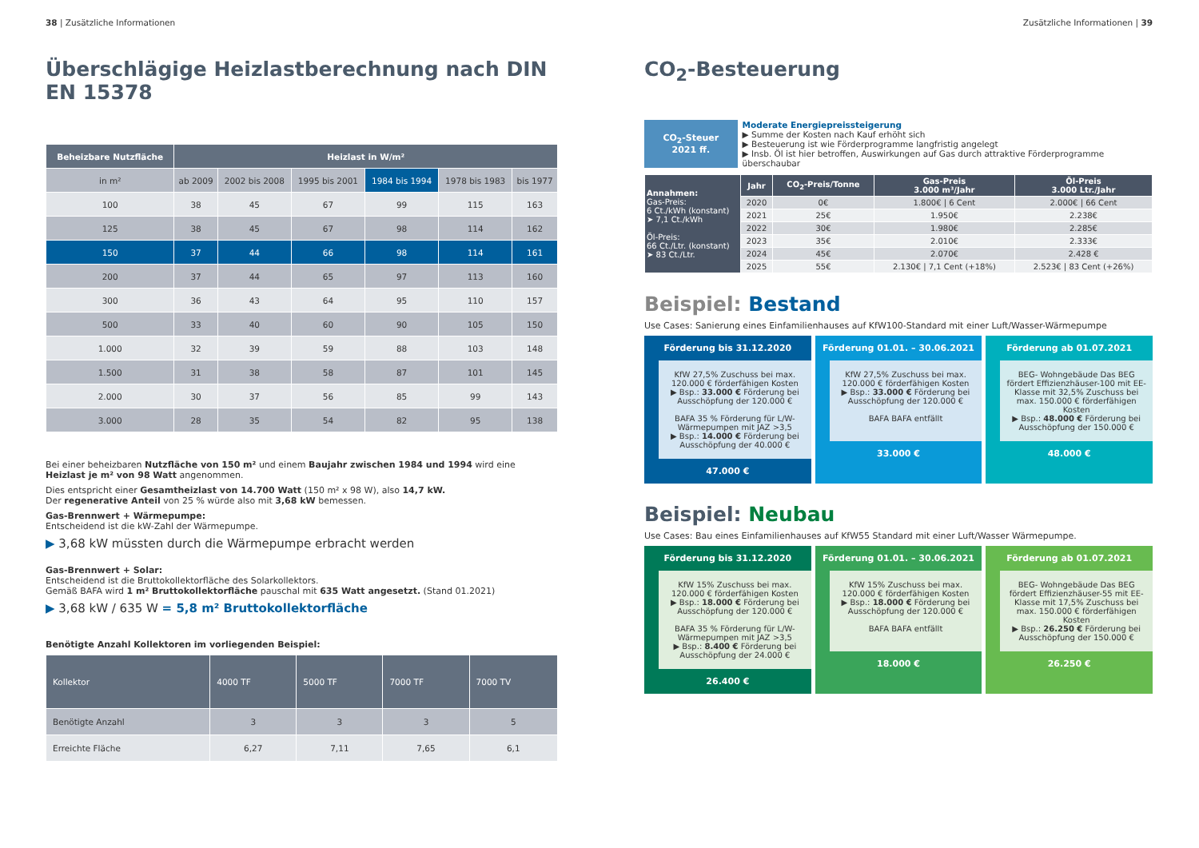38 | Zusätzliche Informationen
Überschlägige Heizlastberechnung nach DIN EN 15378
| Beheizbare Nutzfläche | Heizlast in W/m² | | | | | |
| --- | --- | --- | --- | --- | --- | --- |
| in m² | ab 2009 | 2002 bis 2008 | 1995 bis 2001 | 1984 bis 1994 | 1978 bis 1983 | bis 1977 |
| 100 | 38 | 45 | 67 | 99 | 115 | 163 |
| 125 | 38 | 45 | 67 | 98 | 114 | 162 |
| 150 | 37 | 44 | 66 | 98 | 114 | 161 |
| 200 | 37 | 44 | 65 | 97 | 113 | 160 |
| 300 | 36 | 43 | 64 | 95 | 110 | 157 |
| 500 | 33 | 40 | 60 | 90 | 105 | 150 |
| 1.000 | 32 | 39 | 59 | 88 | 103 | 148 |
| 1.500 | 31 | 38 | 58 | 87 | 101 | 145 |
| 2.000 | 30 | 37 | 56 | 85 | 99 | 143 |
| 3.000 | 28 | 35 | 54 | 82 | 95 | 138 |
Bei einer beheizbaren Nutzfläche von 150 m² und einem Baujahr zwischen 1984 und 1994 wird eine Heizlast je m² von 98 Watt angenommen.
Dies entspricht einer Gesamtheizlast von 14.700 Watt (150 m² x 98 W), also 14,7 kW.
Der regenerative Anteil von 25 % würde also mit 3,68 kW bemessen.
Gas-Brennwert + Wärmepumpe:
Entscheidend ist die kW-Zahl der Wärmepumpe.
▶ 3,68 kW müssten durch die Wärmepumpe erbracht werden
Gas-Brennwert + Solar:
Entscheidend ist die Bruttokollektorfläche des Solarkollektors.
Gemäß BAFA wird 1 m² Bruttokollektorfläche pauschal mit 635 Watt angesetzt. (Stand 01.2021)
▶ 3,68 kW / 635 W = 5,8 m² Bruttokollektorfläche
Benötigte Anzahl Kollektoren im vorliegenden Beispiel:
| Kollektor | 4000 TF | 5000 TF | 7000 TF | 7000 TV |
| Benötigte Anzahl | 3 | 3 | 3 | 5 |
| Erreichte Fläche | 6,27 | 7,11 | 7,65 | 6,1 |
Zusätzliche Informationen | 39
CO<sub>2</sub>-Besteuerung
CO<sub>2</sub>-Steuer
2021 ff.
Moderate Energiepreissteigerung
▶ Summe der Kosten nach Kauf erhöht sich
▶ Besteuerung ist wie Förderprogramme langfristig angelegt
▶ Insb. Öl ist hier betroffen, Auswirkungen auf Gas durch attraktive Förderprogramme überschaubar
| Annahmen: Gas-Preis: 6 Ct./kWh (konstant) ➤ 7,1 Ct./kWh Öl-Preis: 66 Ct./Ltr. (konstant) ➤ 83 Ct./Ltr. | Jahr | CO<sub>2</sub>-Preis/Tonne | Gas-Preis 3.000 m³/Jahr | Öl-Preis 3.000 Ltr./Jahr |
| | 2020 | 0€ | 1.800€ / 6 Cent | 2.000€ / 66 Cent |
| | 2021 | 25€ | 1.950€ | 2.238€ |
| | 2022 | 30€ | 1.980€ | 2.285€ |
| | 2023 | 35€ | 2.010€ | 2.333€ |
| | 2024 | 45€ | 2.070€ | 2.428 € |
| | 2025 | 55€ | 2.130€ / 7,1 Cent (+18%) | 2.523€ / 83 Cent (+26%) |
Beispiel: Bestand
Use Cases: Sanierung eines Einfamilienhauses auf KfW100-Standard mit einer Luft/Wasser-Wärmepumpe
Förderung bis 31.12.2020
KfW 27,5% Zuschuss bei max. 120.000 € förderfähigen Kosten
▶ Bsp.: 33.000 € Förderung bei Ausschöpfung der 120.000 €
BAFA 35 % Förderung für L/W-Wärmepumpen mit JAZ >3,5
▶ Bsp.: 14.000 € Förderung bei Ausschöpfung der 40.000 €
47.000 €
Förderung 01.01. – 30.06.2021
KfW 27,5% Zuschuss bei max. 120.000 € förderfähigen Kosten
▶ Bsp.: 33.000 € Förderung bei Ausschöpfung der 120.000 €
BAFA BAFA entfällt
33.000 €
Förderung ab 01.07.2021
BEG- Wohngebäude Das BEG fördert Effizienzhäuser-100 mit EE-Klasse mit 32,5% Zuschuss bei max. 150.000 € förderfähigen Kosten
▶ Bsp.: 48.000 € Förderung bei Ausschöpfung der 150.000 €
48.000 €
Beispiel: Neubau
Use Cases: Bau eines Einfamilienhauses auf KfW55 Standard mit einer Luft/Wasser Wärmepumpe.
Förderung bis 31.12.2020
KfW 15% Zuschuss bei max. 120.000 € förderfähigen Kosten
▶ Bsp.: 18.000 € Förderung bei Ausschöpfung der 120.000 €
BAFA 35 % Förderung für L/W-Wärmepumpen mit JAZ >3,5
▶ Bsp.: 8.400 € Förderung bei Ausschöpfung der 24.000 €
26.400 €
Förderung 01.01. – 30.06.2021
KfW 15% Zuschuss bei max. 120.000 € förderfähigen Kosten
▶ Bsp.: 18.000 € Förderung bei Ausschöpfung der 120.000 €
BAFA BAFA entfällt
18.000 €
Förderung ab 01.07.2021
BEG- Wohngebäude Das BEG fördert Effizienzhäuser-55 mit EE-Klasse mit 17,5% Zuschuss bei max. 150.000 € förderfähigen Kosten
▶ Bsp.: 26.250 € Förderung bei Ausschöpfung der 150.000 €
26.250 €